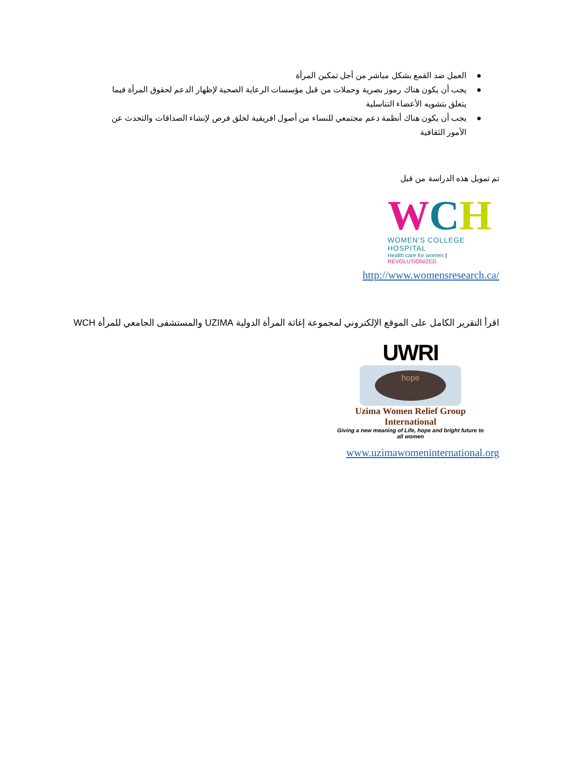● العمل ضد القمع بشكل مباشر من أجل تمكين المرأة
● يجب أن يكون هناك رموز بصرية وحملات من قبل مؤسسات الرعاية الصحية لإظهار الدعم لحقوق المرأة فيما يتعلق بتشويه الأعضاء التناسلية
● يجب أن يكون هناك أنظمة دعم مجتمعي للنساء من أصول افريقية لخلق فرص لإنشاء الصداقات والتحدث عن الأمور الثقافية
تم تمويل هذه الدراسة من قبل
WCH
WOMEN'S COLLEGE HOSPITAL
Health care for women | REVOLUTIONIZED
http://www.womensresearch.ca/
اقرأ التقرير الكامل على الموقع الإلكتروني لمجموعة إغاثة المرأة الدولية UZIMA والمستشفى الجامعي للمرأة WCH
UWRI
hope
Uzima Women Relief Group International
Giving a new meaning of Life, hope and bright future to all women
www.uzimawomeninternational.org